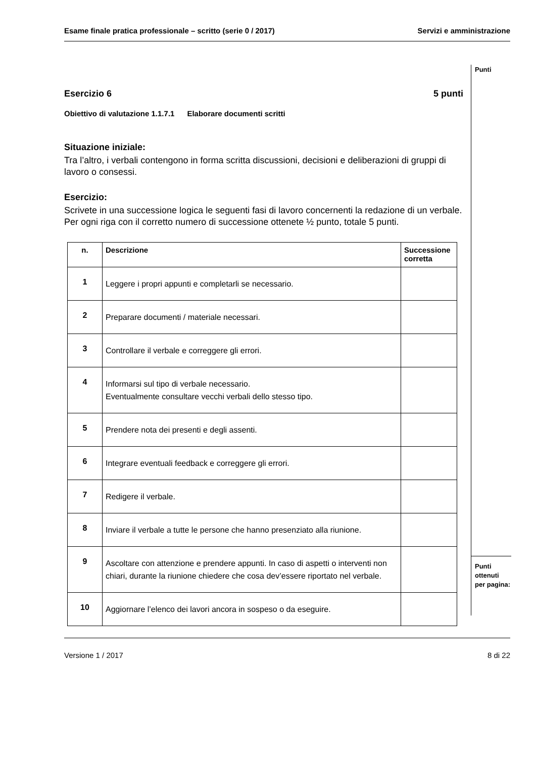Esame finale pratica professionale – scritto (serie 0 / 2017) Servizi e amministrazione
Punti
Esercizio 6 5 punti
Obiettivo di valutazione 1.1.7.1 Elaborare documenti scritti
Situazione iniziale:
Tra l’altro, i verbali contengono in forma scritta discussioni, decisioni e deliberazioni di gruppi di lavoro o consessi.
Esercizio:
Scrivete in una successione logica le seguenti fasi di lavoro concernenti la redazione di un verbale.
Per ogni riga con il corretto numero di successione ottenete ½ punto, totale 5 punti.
| n. | Descrizione | Successione corretta |
| --- | --- | --- |
| 1 | Leggere i propri appunti e completarli se necessario. | |
| 2 | Preparare documenti / materiale necessari. | |
| 3 | Controllare il verbale e correggere gli errori. | |
| 4 | Informarsi sul tipo di verbale necessario. Eventualmente consultare vecchi verbali dello stesso tipo. | |
| 5 | Prendere nota dei presenti e degli assenti. | |
| 6 | Integrare eventuali feedback e correggere gli errori. | |
| 7 | Redigere il verbale. | |
| 8 | Inviare il verbale a tutte le persone che hanno presenziato alla riunione. | |
| 9 | Ascoltare con attenzione e prendere appunti. In caso di aspetti o interventi non chiari, durante la riunione chiedere che cosa dev’essere riportato nel verbale. | |
| 10 | Aggiornare l’elenco dei lavori ancora in sospeso o da eseguire. | |
Punti
ottenuti
per pagina:
Versione 1 / 2017 8 di 22